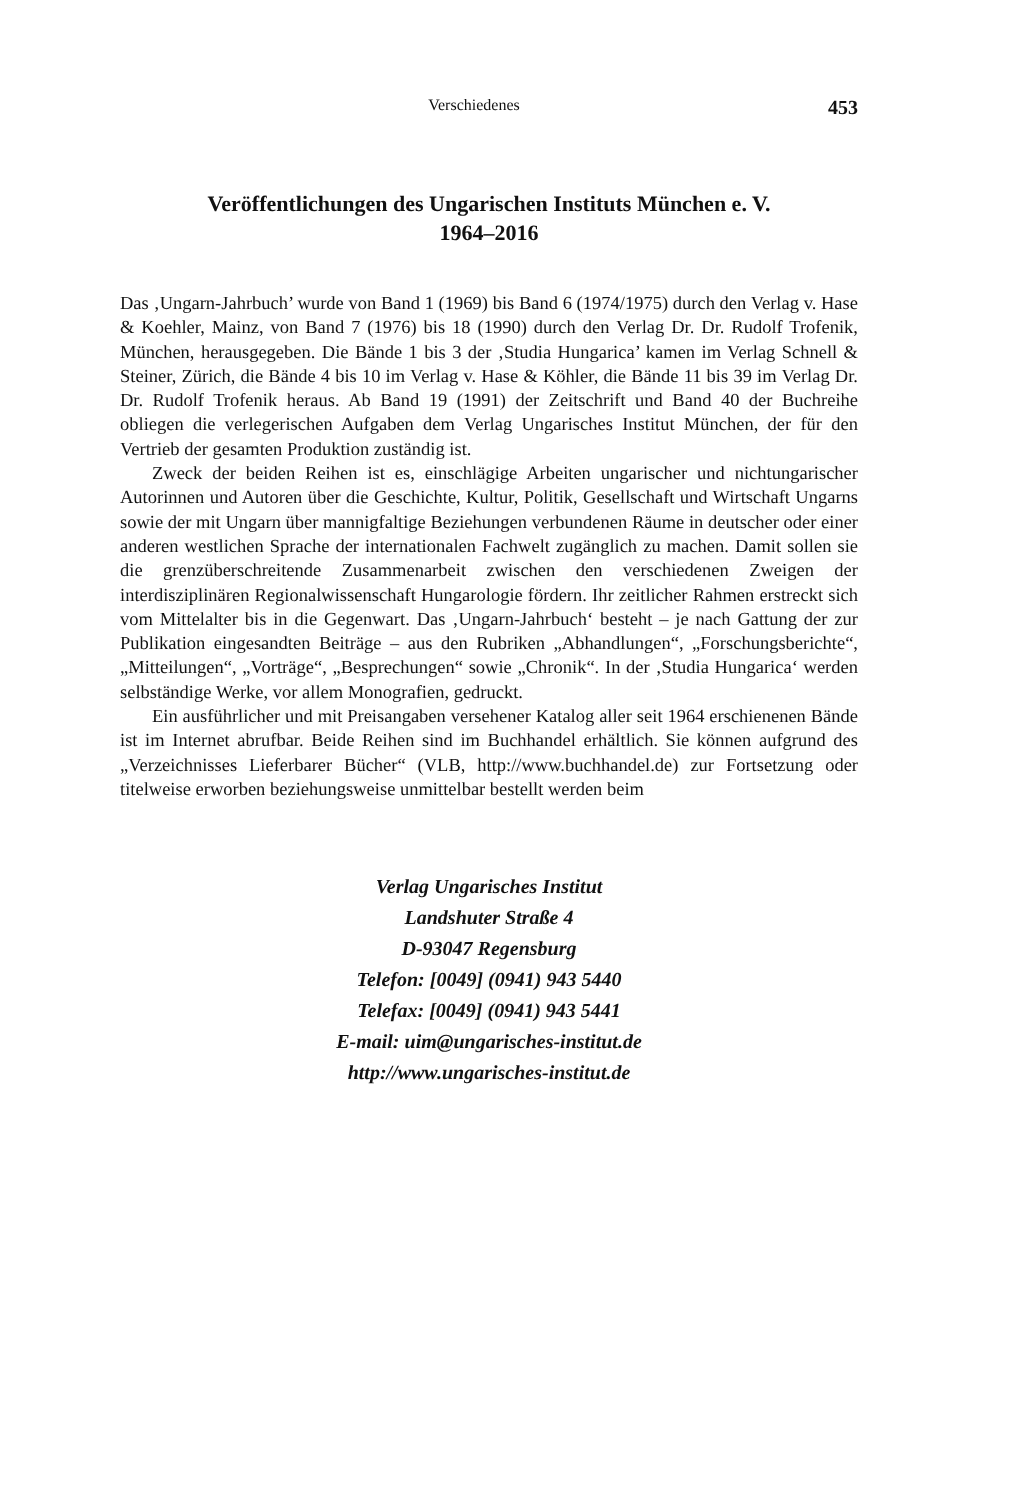Verschiedenes 453
Veröffentlichungen des Ungarischen Instituts München e. V.
1964–2016
Das ‚Ungarn-Jahrbuch’ wurde von Band 1 (1969) bis Band 6 (1974/1975) durch den Verlag v. Hase & Koehler, Mainz, von Band 7 (1976) bis 18 (1990) durch den Verlag Dr. Dr. Rudolf Trofenik, München, herausgegeben. Die Bände 1 bis 3 der ‚Studia Hungarica’ kamen im Verlag Schnell & Steiner, Zürich, die Bände 4 bis 10 im Verlag v. Hase & Köhler, die Bände 11 bis 39 im Verlag Dr. Dr. Rudolf Trofenik heraus. Ab Band 19 (1991) der Zeitschrift und Band 40 der Buchreihe obliegen die verlegerischen Aufgaben dem Verlag Ungarisches Institut München, der für den Vertrieb der gesamten Produktion zuständig ist.
Zweck der beiden Reihen ist es, einschlägige Arbeiten ungarischer und nichtungarischer Autorinnen und Autoren über die Geschichte, Kultur, Politik, Gesellschaft und Wirtschaft Ungarns sowie der mit Ungarn über mannigfaltige Beziehungen verbundenen Räume in deutscher oder einer anderen westlichen Sprache der internationalen Fachwelt zugänglich zu machen. Damit sollen sie die grenzüberschreitende Zusammenarbeit zwischen den verschiedenen Zweigen der interdisziplinären Regionalwissenschaft Hungarologie fördern. Ihr zeitlicher Rahmen erstreckt sich vom Mittelalter bis in die Gegenwart. Das ‚Ungarn-Jahrbuch‘ besteht – je nach Gattung der zur Publikation eingesandten Beiträge – aus den Rubriken „Abhandlungen“, „Forschungsberichte“, „Mitteilungen“, „Vorträge“, „Besprechungen“ sowie „Chronik“. In der ‚Studia Hungarica‘ werden selbständige Werke, vor allem Monografien, gedruckt.
Ein ausführlicher und mit Preisangaben versehener Katalog aller seit 1964 erschienenen Bände ist im Internet abrufbar. Beide Reihen sind im Buchhandel erhältlich. Sie können aufgrund des „Verzeichnisses Lieferbarer Bücher“ (VLB, http://www.buchhandel.de) zur Fortsetzung oder titelweise erworben beziehungsweise unmittelbar bestellt werden beim
Verlag Ungarisches Institut
Landshuter Straße 4
D-93047 Regensburg
Telefon: [0049] (0941) 943 5440
Telefax: [0049] (0941) 943 5441
E-mail: uim@ungarisches-institut.de
http://www.ungarisches-institut.de